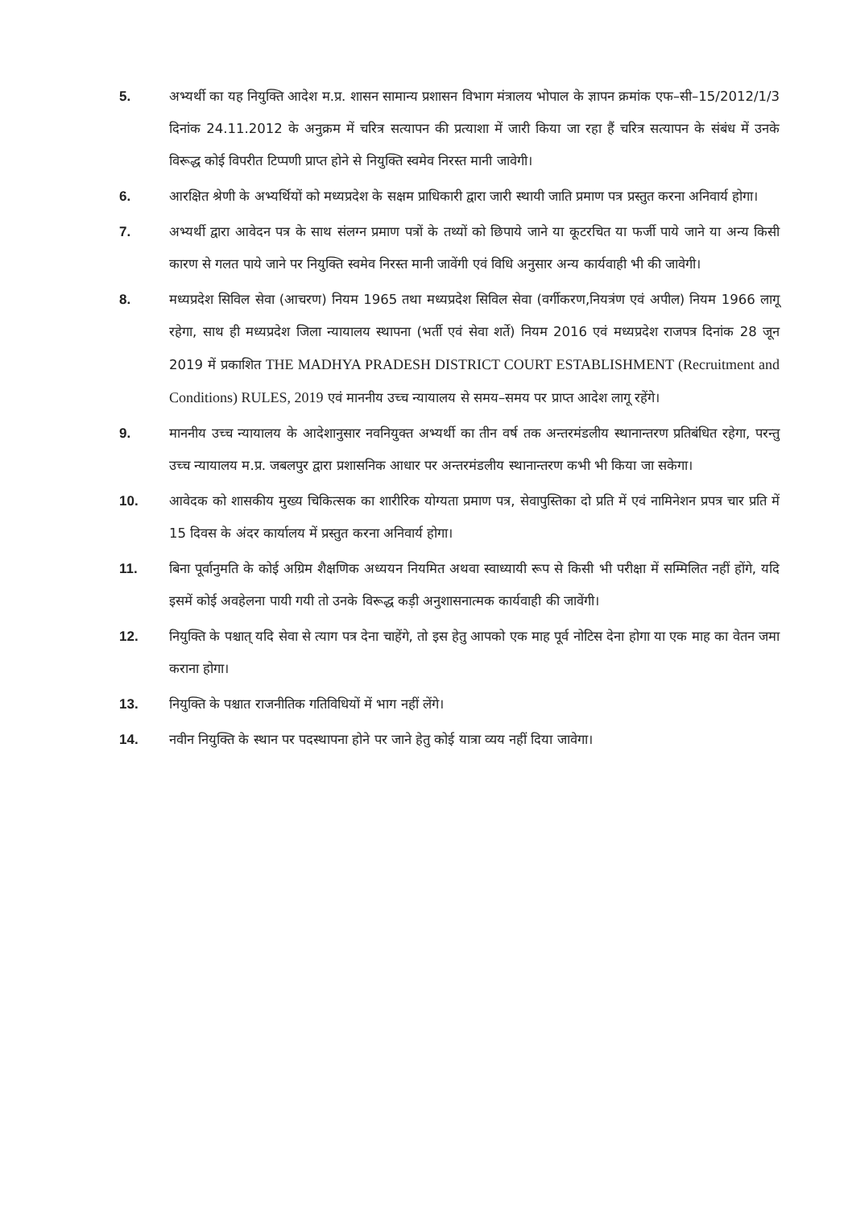5. अभ्यर्थी का यह नियुक्ति आदेश म.प्र. शासन सामान्य प्रशासन विभाग मंत्रालय भोपाल के ज्ञापन क्रमांक एफ–सी–15/2012/1/3 दिनांक 24.11.2012 के अनुक्रम में चरित्र सत्यापन की प्रत्याशा में जारी किया जा रहा हैं चरित्र सत्यापन के संबंध में उनके विरूद्ध कोई विपरीत टिप्पणी प्राप्त होने से नियुक्ति स्वमेव निरस्त मानी जावेगी।
6. आरक्षित श्रेणी के अभ्यर्थियों को मध्यप्रदेश के सक्षम प्राधिकारी द्वारा जारी स्थायी जाति प्रमाण पत्र प्रस्तुत करना अनिवार्य होगा।
7. अभ्यर्थी द्वारा आवेदन पत्र के साथ संलग्न प्रमाण पत्रों के तथ्यों को छिपाये जाने या कूटरचित या फर्जी पाये जाने या अन्य किसी कारण से गलत पाये जाने पर नियुक्ति स्वमेव निरस्त मानी जावेंगी एवं विधि अनुसार अन्य कार्यवाही भी की जावेगी।
8. मध्यप्रदेश सिविल सेवा (आचरण) नियम 1965 तथा मध्यप्रदेश सिविल सेवा (वर्गीकरण,नियत्रंण एवं अपील) नियम 1966 लागू रहेगा, साथ ही मध्यप्रदेश जिला न्यायालय स्थापना (भर्ती एवं सेवा शर्ते) नियम 2016 एवं मध्यप्रदेश राजपत्र दिनांक 28 जून 2019 में प्रकाशित THE MADHYA PRADESH DISTRICT COURT ESTABLISHMENT (Recruitment and Conditions) RULES, 2019 एवं माननीय उच्च न्यायालय से समय–समय पर प्राप्त आदेश लागू रहेंगे।
9. माननीय उच्च न्यायालय के आदेशानुसार नवनियुक्त अभ्यर्थी का तीन वर्ष तक अन्तरमंडलीय स्थानान्तरण प्रतिबंधित रहेगा, परन्तु उच्च न्यायालय म.प्र. जबलपुर द्वारा प्रशासनिक आधार पर अन्तरमंडलीय स्थानान्तरण कभी भी किया जा सकेगा।
10. आवेदक को शासकीय मुख्य चिकित्सक का शारीरिक योग्यता प्रमाण पत्र, सेवापुस्तिका दो प्रति में एवं नामिनेशन प्रपत्र चार प्रति में 15 दिवस के अंदर कार्यालय में प्रस्तुत करना अनिवार्य होगा।
11. बिना पूर्वानुमति के कोई अग्रिम शैक्षणिक अध्ययन नियमित अथवा स्वाध्यायी रूप से किसी भी परीक्षा में सम्मिलित नहीं होंगे, यदि इसमें कोई अवहेलना पायी गयी तो उनके विरूद्ध कड़ी अनुशासनात्मक कार्यवाही की जावेंगी।
12. नियुक्ति के पश्चात् यदि सेवा से त्याग पत्र देना चाहेंगे, तो इस हेतु आपको एक माह पूर्व नोटिस देना होगा या एक माह का वेतन जमा कराना होगा।
13. नियुक्ति के पश्चात राजनीतिक गतिविधियों में भाग नहीं लेंगे।
14. नवीन नियुक्ति के स्थान पर पदस्थापना होने पर जाने हेतु कोई यात्रा व्यय नहीं दिया जावेगा।